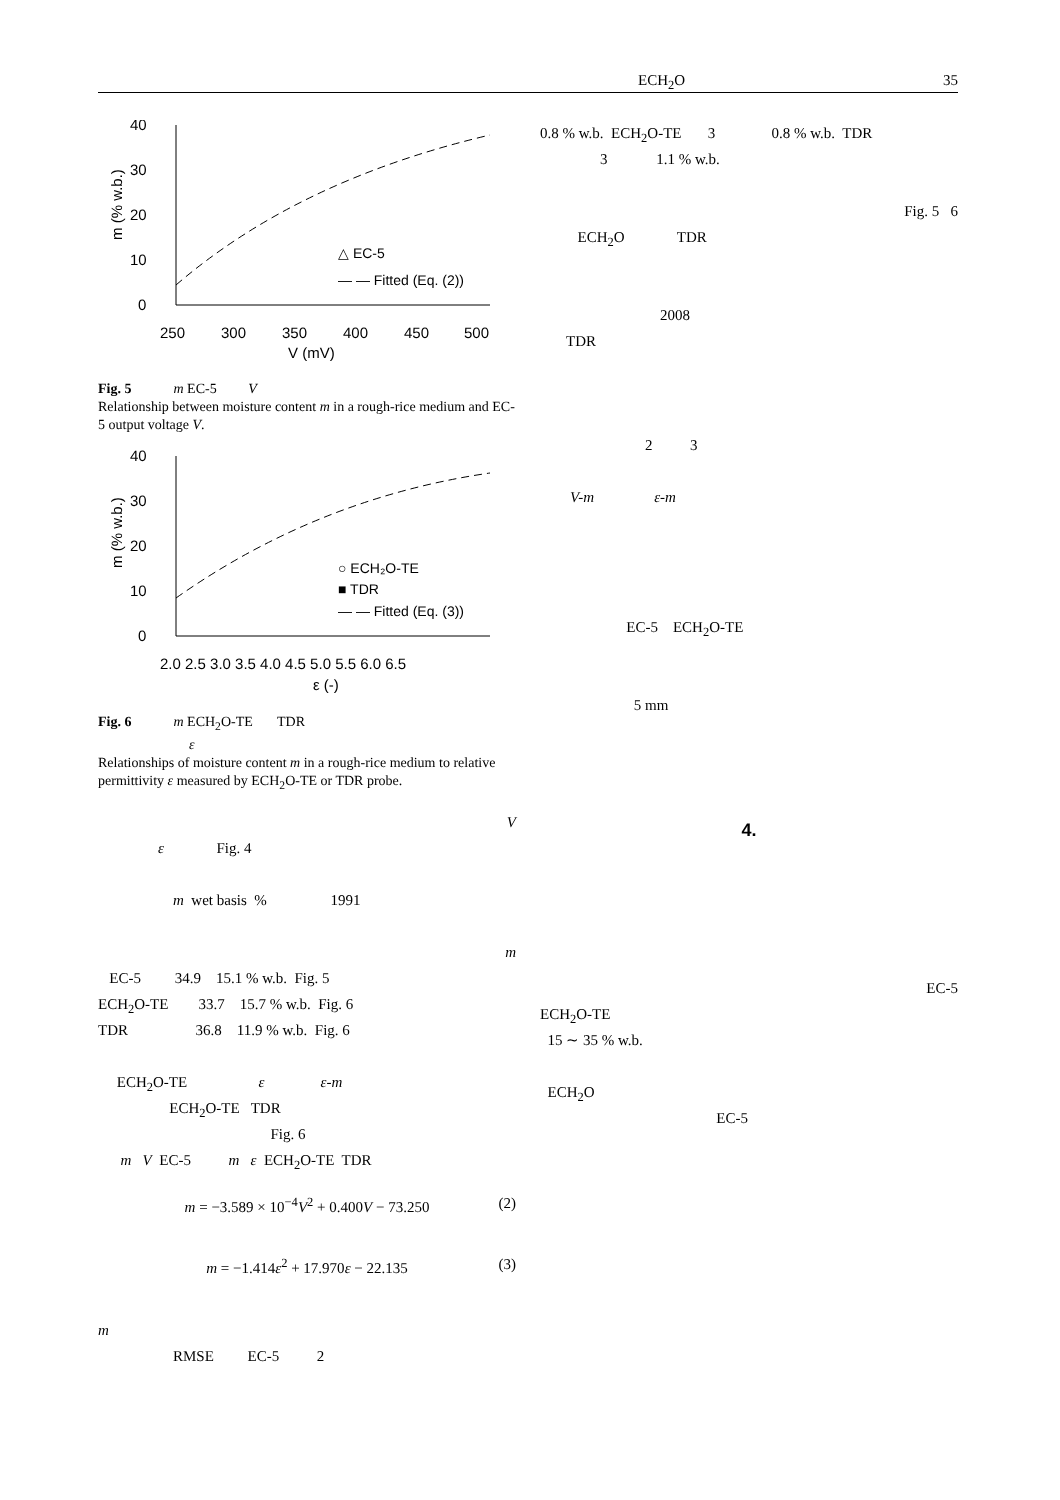ECH<sub>2</sub>O 35
40
30
20
10
0
250
300
350
400
450
500
V (mV)
m (% w.b.)
△ EC-5
— — Fitted (Eq. (2))
Fig. 5 m EC-5 V
Relationship between moisture content m in a rough-rice medium and EC-5 output voltage V.
40
30
20
10
0
2.0 2.5 3.0 3.5 4.0 4.5 5.0 5.5 6.0 6.5
ε (-)
m (% w.b.)
○ ECH₂O-TE
■ TDR
— — Fitted (Eq. (3))
Fig. 6 m ECH<sub>2</sub>O-TE TDR
ε
Relationships of moisture content m in a rough-rice medium to relative permittivity ε measured by ECH<sub>2</sub>O-TE or TDR probe.
V
ε Fig. 4
m wet basis % 1991
m
EC-5 34.9 15.1 % w.b. Fig. 5
ECH<sub>2</sub>O-TE 33.7 15.7 % w.b. Fig. 6
TDR 36.8 11.9 % w.b. Fig. 6
ECH<sub>2</sub>O-TE ε ε-m
ECH<sub>2</sub>O-TE TDR
Fig. 6
m V EC-5 m ε ECH<sub>2</sub>O-TE TDR
m = −3.589 × 10<sup>−4</sup>V<sup>2</sup> + 0.400V − 73.250 (2)
m = −1.414ε<sup>2</sup> + 17.970ε − 22.135 (3)
m
RMSE EC-5 2
0.8 % w.b. ECH<sub>2</sub>O-TE 3 0.8 % w.b. TDR
3 1.1 % w.b.
Fig. 5 6
ECH<sub>2</sub>O TDR
2008
TDR
2 3
V-m ε-m
EC-5 ECH<sub>2</sub>O-TE
5 mm
4.
EC-5
ECH<sub>2</sub>O-TE
15 ∼ 35 % w.b.
ECH<sub>2</sub>O
EC-5